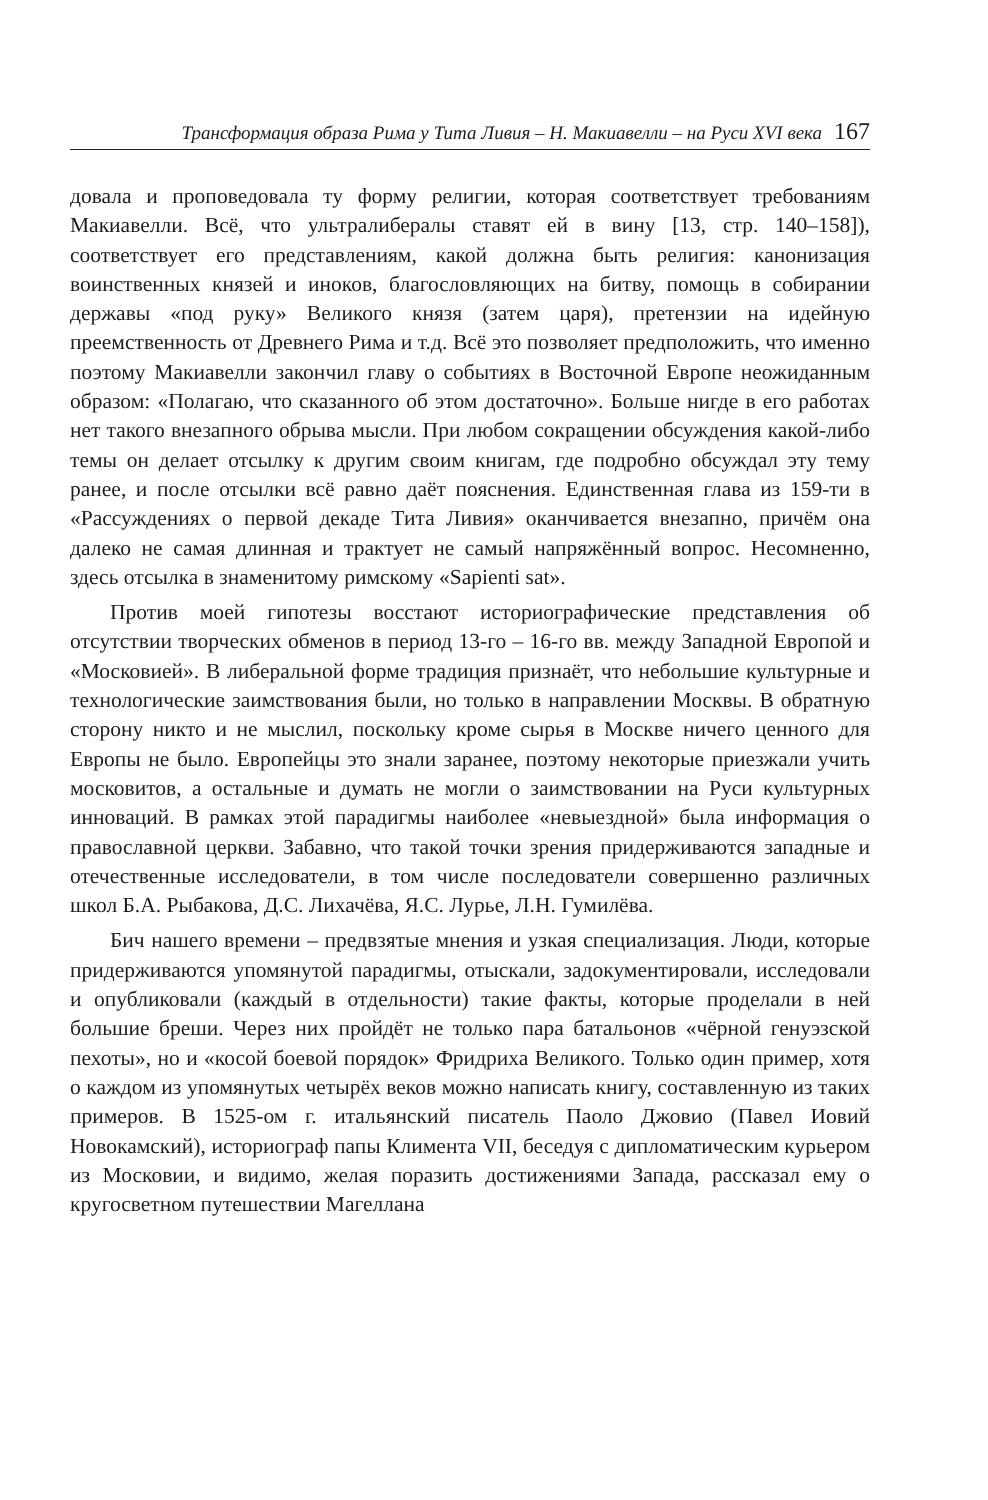Трансформация образа Рима у Тита Ливия – Н. Макиавелли – на Руси XVI века 167
довала и проповедовала ту форму религии, которая соответствует требованиям Макиавелли. Всё, что ультралибералы ставят ей в вину [13, стр. 140–158]), соответствует его представлениям, какой должна быть религия: канонизация воинственных князей и иноков, благословляющих на битву, помощь в собирании державы «под руку» Великого князя (затем царя), претензии на идейную преемственность от Древнего Рима и т.д. Всё это позволяет предположить, что именно поэтому Макиавелли закончил главу о событиях в Восточной Европе неожиданным образом: «Полагаю, что сказанного об этом достаточно». Больше нигде в его работах нет такого внезапного обрыва мысли. При любом сокращении обсуждения какой-либо темы он делает отсылку к другим своим книгам, где подробно обсуждал эту тему ранее, и после отсылки всё равно даёт пояснения. Единственная глава из 159-ти в «Рассуждениях о первой декаде Тита Ливия» оканчивается внезапно, причём она далеко не самая длинная и трактует не самый напряжённый вопрос. Несомненно, здесь отсылка в знаменитому римскому «Sapienti sat».
Против моей гипотезы восстают историографические представления об отсутствии творческих обменов в период 13-го – 16-го вв. между Западной Европой и «Московией». В либеральной форме традиция признаёт, что небольшие культурные и технологические заимствования были, но только в направлении Москвы. В обратную сторону никто и не мыслил, поскольку кроме сырья в Москве ничего ценного для Европы не было. Европейцы это знали заранее, поэтому некоторые приезжали учить московитов, а остальные и думать не могли о заимствовании на Руси культурных инноваций. В рамках этой парадигмы наиболее «невыездной» была информация о православной церкви. Забавно, что такой точки зрения придерживаются западные и отечественные исследователи, в том числе последователи совершенно различных школ Б.А. Рыбакова, Д.С. Лихачёва, Я.С. Лурье, Л.Н. Гумилёва.
Бич нашего времени – предвзятые мнения и узкая специализация. Люди, которые придерживаются упомянутой парадигмы, отыскали, задокументировали, исследовали и опубликовали (каждый в отдельности) такие факты, которые проделали в ней большие бреши. Через них пройдёт не только пара батальонов «чёрной генуэзской пехоты», но и «косой боевой порядок» Фридриха Великого. Только один пример, хотя о каждом из упомянутых четырёх веков можно написать книгу, составленную из таких примеров. В 1525-ом г. итальянский писатель Паоло Джовио (Павел Иовий Новокамский), историограф папы Климента VII, беседуя с дипломатическим курьером из Московии, и видимо, желая поразить достижениями Запада, рассказал ему о кругосветном путешествии Магеллана